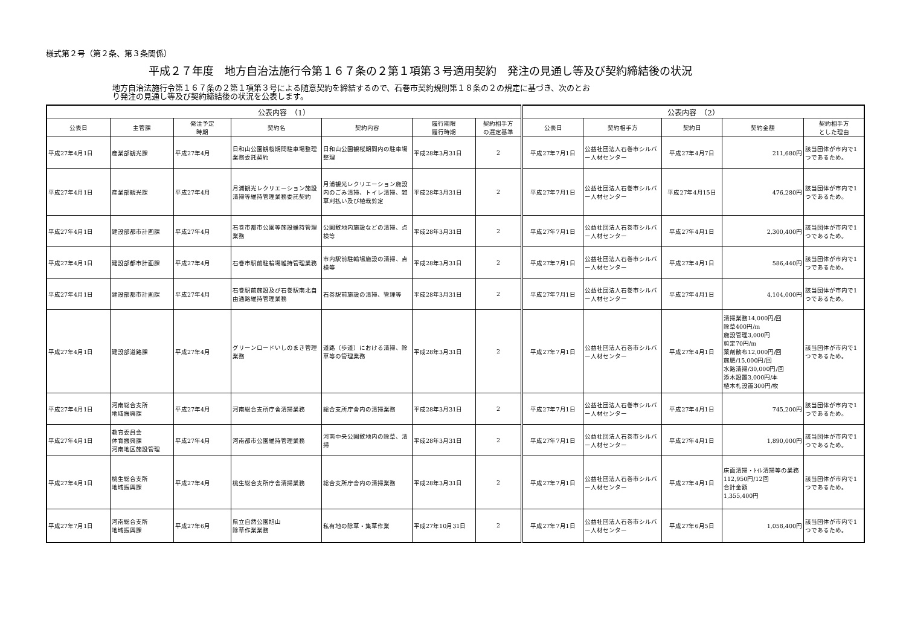様式第２号（第２条、第３条関係）
平成２７年度　地方自治法施行令第１６７条の２第１項第３号適用契約　発注の見通し等及び契約締結後の状況
地方自治法施行令第１６７条の２第１項第３号による随意契約を締結するので、石巻市契約規則第１８条の２の規定に基づき、次のとおり発注の見通し等及び契約締結後の状況を公表します。
| 公表内容 （1） | | | | | | | 公表内容 （2） | | | | |
| --- | --- | --- | --- | --- | --- | --- | --- | --- | --- | --- | --- |
| 公表日 | 主管課 | 発注予定 時期 | 契約名 | 契約内容 | 履行期限 履行時期 | 契約相手方 の選定基準 | 公表日 | 契約相手方 | 契約日 | 契約金額 | 契約相手方 とした理由 |
| 平成27年4月1日 | 産業部観光課 | 平成27年4月 | 日和山公園観桜期間駐車場整理業務委託契約 | 日和山公園観桜期間内の駐車場整理 | 平成28年3月31日 | 2 | 平成27年7月1日 | 公益社団法人石巻市シルバー人材センター | 平成27年4月7日 | 211,680円 | 該当団体が市内で1つであるため。 |
| 平成27年4月1日 | 産業部観光課 | 平成27年4月 | 月浦観光レクリエーション施設清掃等維持管理業務委託契約 | 月浦観光レクリエーション施設内のごみ清掃、トイレ清掃、雑草刈払い及び植栽剪定 | 平成28年3月31日 | 2 | 平成27年7月1日 | 公益社団法人石巻市シルバー人材センター | 平成27年4月15日 | 476,280円 | 該当団体が市内で1つであるため。 |
| 平成27年4月1日 | 建設部都市計画課 | 平成27年4月 | 石巻市都市公園等施設維持管理業務 | 公園敷地内施設などの清掃、点検等 | 平成28年3月31日 | 2 | 平成27年7月1日 | 公益社団法人石巻市シルバー人材センター | 平成27年4月1日 | 2,300,400円 | 該当団体が市内で1つであるため。 |
| 平成27年4月1日 | 建設部都市計画課 | 平成27年4月 | 石巻市駅前駐輪場維持管理業務 | 市内駅前駐輪場施設の清掃、点検等 | 平成28年3月31日 | 2 | 平成27年7月1日 | 公益社団法人石巻市シルバー人材センター | 平成27年4月1日 | 586,440円 | 該当団体が市内で1つであるため。 |
| 平成27年4月1日 | 建設部都市計画課 | 平成27年4月 | 石巻駅前施設及び石巻駅南北自由通路維持管理業務 | 石巻駅前施設の清掃、管理等 | 平成28年3月31日 | 2 | 平成27年7月1日 | 公益社団法人石巻市シルバー人材センター | 平成27年4月1日 | 4,104,000円 | 該当団体が市内で1つであるため。 |
| 平成27年4月1日 | 建設部道路課 | 平成27年4月 | グリーンロードいしのまき管理業務 | 道路（歩道）における清掃、除草等の管理業務 | 平成28年3月31日 | 2 | 平成27年7月1日 | 公益社団法人石巻市シルバー人材センター | 平成27年4月1日 | 清掃業務14,000円/回 除草400円/m 施設管理3,000円 剪定70円/m 薬剤散布12,000円/回 施肥/15,000円/回 水路清掃/30,000円/回 添木設置3,000円/本 植木札設置300円/枚 | 該当団体が市内で1つであるため。 |
| 平成27年4月1日 | 河南総合支所 地域振興課 | 平成27年4月 | 河南総合支所庁舎清掃業務 | 総合支所庁舎内の清掃業務 | 平成28年3月31日 | 2 | 平成27年7月1日 | 公益社団法人石巻市シルバー人材センター | 平成27年4月1日 | 745,200円 | 該当団体が市内で1つであるため。 |
| 平成27年4月1日 | 教育委員会 体育振興課 河南地区施設管理 | 平成27年4月 | 河南都市公園維持管理業務 | 河南中央公園敷地内の除草、清掃 | 平成28年3月31日 | 2 | 平成27年7月1日 | 公益社団法人石巻市シルバー人材センター | 平成27年4月1日 | 1,890,000円 | 該当団体が市内で1つであるため。 |
| 平成27年4月1日 | 桃生総合支所 地域振興課 | 平成27年4月 | 桃生総合支所庁舎清掃業務 | 総合支所庁舎内の清掃業務 | 平成28年3月31日 | 2 | 平成27年7月1日 | 公益社団法人石巻市シルバー人材センター | 平成27年4月1日 | 床面清掃・ﾄｲﾚ清掃等の業務 112,950円/12回 合計金額 1,355,400円 | 該当団体が市内で1つであるため。 |
| 平成27年7月1日 | 河南総合支所 地域振興課 | 平成27年6月 | 県立自然公園旭山 除草作業業務 | 私有地の除草・集草作業 | 平成27年10月31日 | 2 | 平成27年7月1日 | 公益社団法人石巻市シルバー人材センター | 平成27年6月5日 | 1,058,400円 | 該当団体が市内で1つであるため。 |